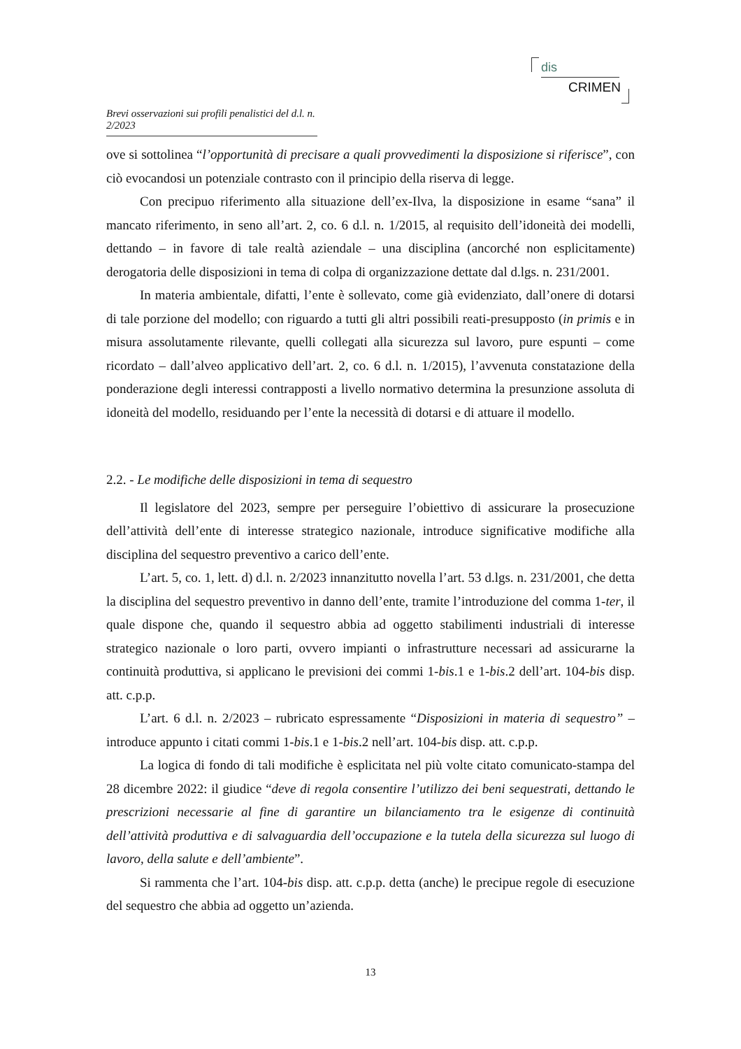dis
CRIMEN
Brevi osservazioni sui profili penalistici del d.l. n. 2/2023
ove si sottolinea “l’opportunità di precisare a quali provvedimenti la disposizione si riferisce”, con ciò evocandosi un potenziale contrasto con il principio della riserva di legge.
Con precipuo riferimento alla situazione dell’ex-Ilva, la disposizione in esame “sana” il mancato riferimento, in seno all’art. 2, co. 6 d.l. n. 1/2015, al requisito dell’idoneità dei modelli, dettando – in favore di tale realtà aziendale – una disciplina (ancorché non esplicitamente) derogatoria delle disposizioni in tema di colpa di organizzazione dettate dal d.lgs. n. 231/2001.
In materia ambientale, difatti, l’ente è sollevato, come già evidenziato, dall’onere di dotarsi di tale porzione del modello; con riguardo a tutti gli altri possibili reati-presupposto (in primis e in misura assolutamente rilevante, quelli collegati alla sicurezza sul lavoro, pure espunti – come ricordato – dall’alveo applicativo dell’art. 2, co. 6 d.l. n. 1/2015), l’avvenuta constatazione della ponderazione degli interessi contrapposti a livello normativo determina la presunzione assoluta di idoneità del modello, residuando per l’ente la necessità di dotarsi e di attuare il modello.
2.2. - Le modifiche delle disposizioni in tema di sequestro
Il legislatore del 2023, sempre per perseguire l’obiettivo di assicurare la prosecuzione dell’attività dell’ente di interesse strategico nazionale, introduce significative modifiche alla disciplina del sequestro preventivo a carico dell’ente.
L’art. 5, co. 1, lett. d) d.l. n. 2/2023 innanzitutto novella l’art. 53 d.lgs. n. 231/2001, che detta la disciplina del sequestro preventivo in danno dell’ente, tramite l’introduzione del comma 1-ter, il quale dispone che, quando il sequestro abbia ad oggetto stabilimenti industriali di interesse strategico nazionale o loro parti, ovvero impianti o infrastrutture necessari ad assicurarne la continuità produttiva, si applicano le previsioni dei commi 1-bis.1 e 1-bis.2 dell’art. 104-bis disp. att. c.p.p.
L’art. 6 d.l. n. 2/2023 – rubricato espressamente “Disposizioni in materia di sequestro” – introduce appunto i citati commi 1-bis.1 e 1-bis.2 nell’art. 104-bis disp. att. c.p.p.
La logica di fondo di tali modifiche è esplicitata nel più volte citato comunicato-stampa del 28 dicembre 2022: il giudice “deve di regola consentire l’utilizzo dei beni sequestrati, dettando le prescrizioni necessarie al fine di garantire un bilanciamento tra le esigenze di continuità dell’attività produttiva e di salvaguardia dell’occupazione e la tutela della sicurezza sul luogo di lavoro, della salute e dell’ambiente”.
Si rammenta che l’art. 104-bis disp. att. c.p.p. detta (anche) le precipue regole di esecuzione del sequestro che abbia ad oggetto un’azienda.
13